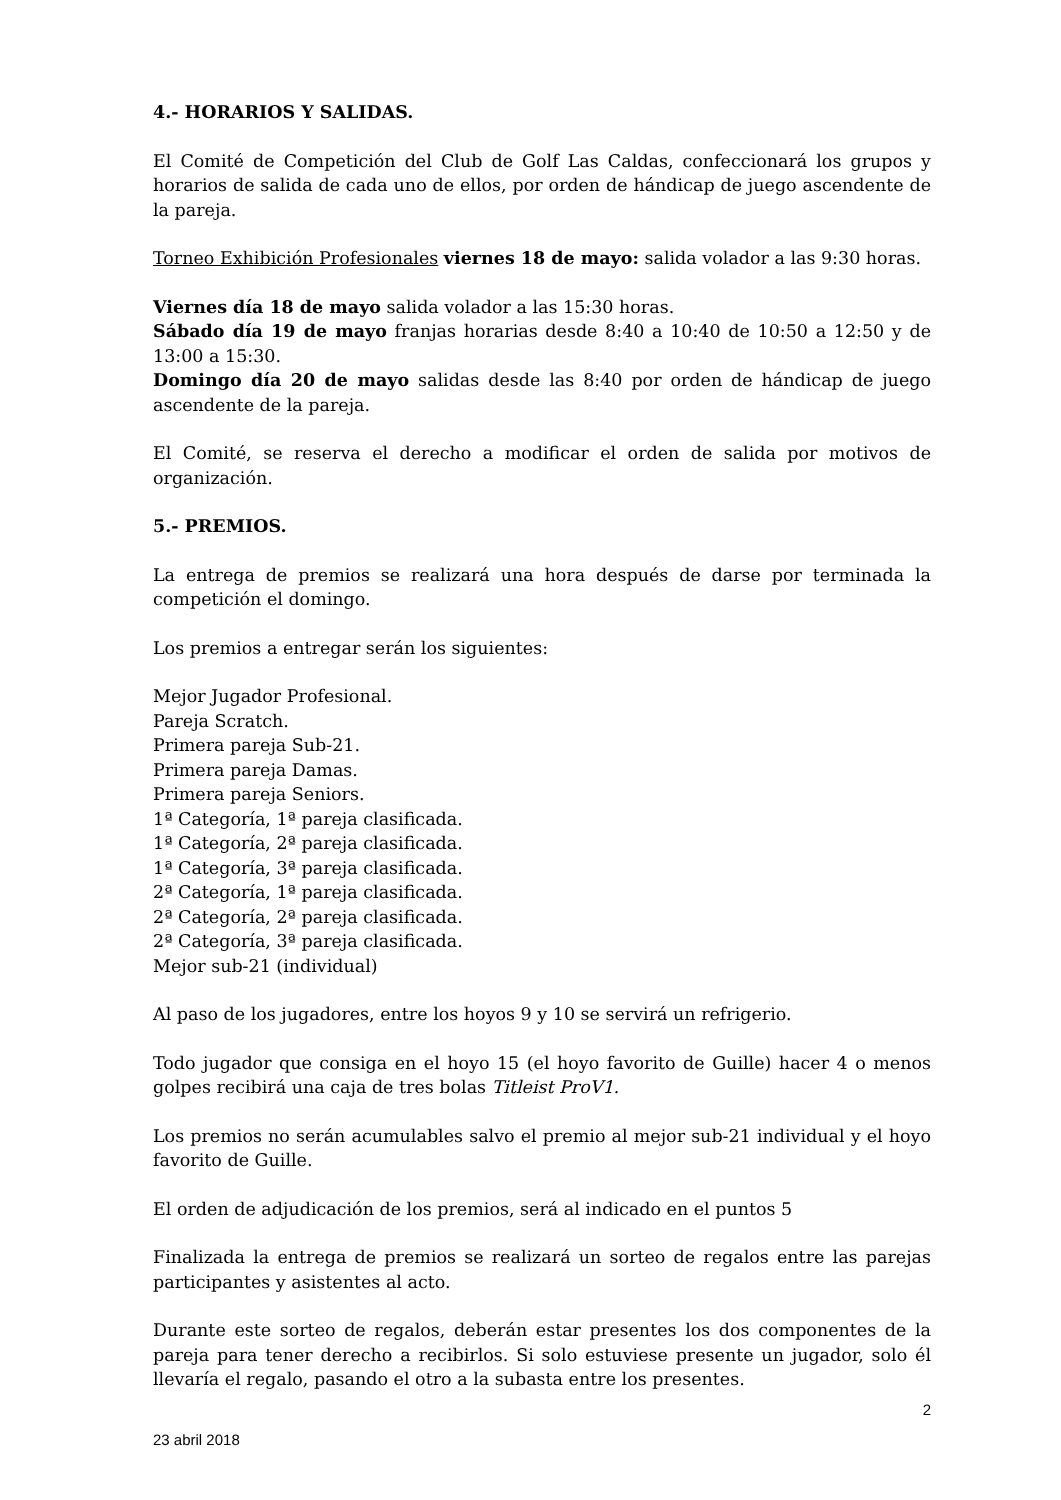4.- HORARIOS Y SALIDAS.
El Comité de Competición del Club de Golf Las Caldas, confeccionará los grupos y horarios de salida de cada uno de ellos, por orden de hándicap de juego ascendente de la pareja.
Torneo Exhibición Profesionales viernes 18 de mayo: salida volador a las 9:30 horas.
Viernes día 18 de mayo salida volador a las 15:30 horas.
Sábado día 19 de mayo franjas horarias desde 8:40 a 10:40 de 10:50 a 12:50 y de 13:00 a 15:30.
Domingo día 20 de mayo salidas desde las 8:40 por orden de hándicap de juego ascendente de la pareja.
El Comité, se reserva el derecho a modificar el orden de salida por motivos de organización.
5.- PREMIOS.
La entrega de premios se realizará una hora después de darse por terminada la competición el domingo.
Los premios a entregar serán los siguientes:
Mejor Jugador Profesional.
Pareja Scratch.
Primera pareja Sub-21.
Primera pareja Damas.
Primera pareja Seniors.
1ª Categoría, 1ª pareja clasificada.
1ª Categoría, 2ª pareja clasificada.
1ª Categoría, 3ª pareja clasificada.
2ª Categoría, 1ª pareja clasificada.
2ª Categoría, 2ª pareja clasificada.
2ª Categoría, 3ª pareja clasificada.
Mejor sub-21 (individual)
Al paso de los jugadores, entre los hoyos 9 y 10 se servirá un refrigerio.
Todo jugador que consiga en el hoyo 15 (el hoyo favorito de Guille) hacer 4 o menos golpes recibirá una caja de tres bolas Titleist ProV1.
Los premios no serán acumulables salvo el premio al mejor sub-21 individual y el hoyo favorito de Guille.
El orden de adjudicación de los premios, será al indicado en el puntos 5
Finalizada la entrega de premios se realizará un sorteo de regalos entre las parejas participantes y asistentes al acto.
Durante este sorteo de regalos, deberán estar presentes los dos componentes de la pareja para tener derecho a recibirlos. Si solo estuviese presente un jugador, solo él llevaría el regalo, pasando el otro a la subasta entre los presentes.
2
23 abril 2018